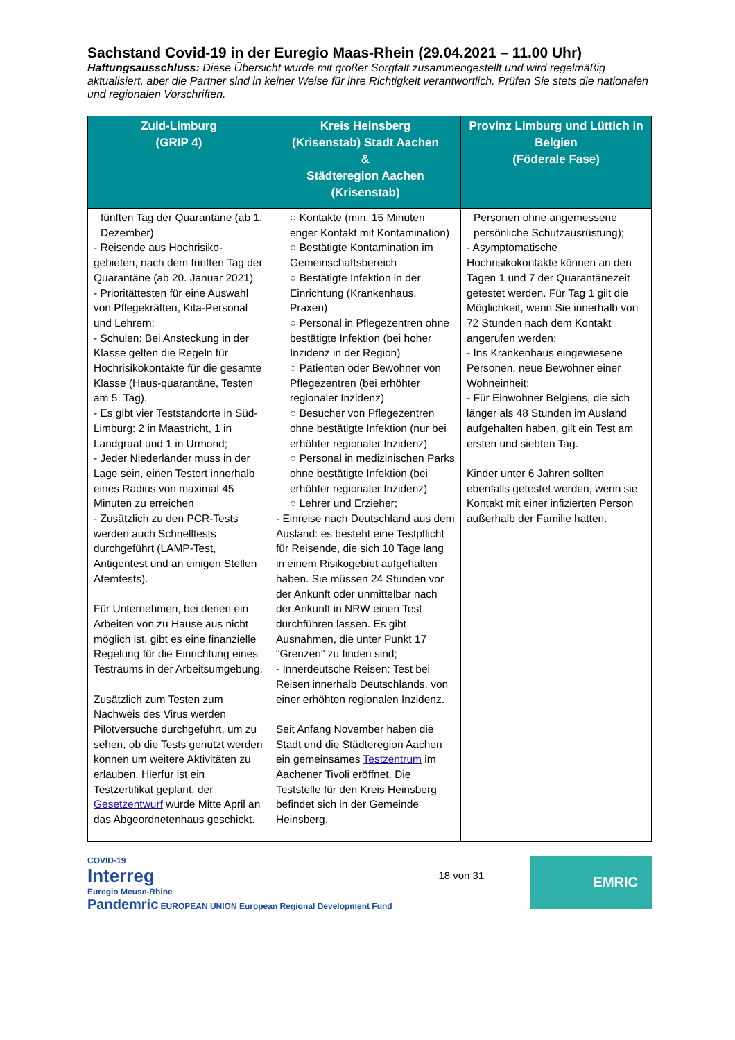Sachstand Covid-19 in der Euregio Maas-Rhein (29.04.2021 – 11.00 Uhr)
Haftungsausschluss: Diese Übersicht wurde mit großer Sorgfalt zusammengestellt und wird regelmäßig aktualisiert, aber die Partner sind in keiner Weise für ihre Richtigkeit verantwortlich. Prüfen Sie stets die nationalen und regionalen Vorschriften.
| Zuid-Limburg (GRIP 4) | Kreis Heinsberg (Krisenstab) Stadt Aachen & Städteregion Aachen (Krisenstab) | Provinz Limburg und Lüttich in Belgien (Föderale Fase) |
| --- | --- | --- |
| fünften Tag der Quarantäne (ab 1. Dezember) - Reisende aus Hochrisiko-gebieten, nach dem fünften Tag der Quarantäne (ab 20. Januar 2021) - Prioritättesten für eine Auswahl von Pflegekräften, Kita-Personal und Lehrern; - Schulen: Bei Ansteckung in der Klasse gelten die Regeln für Hochrisikokontakte für die gesamte Klasse (Haus-quarantäne, Testen am 5. Tag). - Es gibt vier Teststandorte in Süd-Limburg: 2 in Maastricht, 1 in Landgraaf und 1 in Urmond; - Jeder Niederländer muss in der Lage sein, einen Testort innerhalb eines Radius von maximal 45 Minuten zu erreichen - Zusätzlich zu den PCR-Tests werden auch Schnelltests durchgeführt (LAMP-Test, Antigentest und an einigen Stellen Atemtests). Für Unternehmen, bei denen ein Arbeiten von zu Hause aus nicht möglich ist, gibt es eine finanzielle Regelung für die Einrichtung eines Testraums in der Arbeitsumgebung. Zusätzlich zum Testen zum Nachweis des Virus werden Pilotversuche durchgeführt, um zu sehen, ob die Tests genutzt werden können um weitere Aktivitäten zu erlauben. Hierfür ist ein Testzertifikat geplant, der Gesetzentwurf wurde Mitte April an das Abgeordnetenhaus geschickt. | ○ Kontakte (min. 15 Minuten enger Kontakt mit Kontamination) ○ Bestätigte Kontamination im Gemeinschaftsbereich ○ Bestätigte Infektion in der Einrichtung (Krankenhaus, Praxen) ○ Personal in Pflegezentren ohne bestätigte Infektion (bei hoher Inzidenz in der Region) ○ Patienten oder Bewohner von Pflegezentren (bei erhöhter regionaler Inzidenz) ○ Besucher von Pflegezentren ohne bestätigte Infektion (nur bei erhöhter regionaler Inzidenz) ○ Personal in medizinischen Parks ohne bestätigte Infektion (bei erhöhter regionaler Inzidenz) ○ Lehrer und Erzieher; - Einreise nach Deutschland aus dem Ausland: es besteht eine Testpflicht für Reisende, die sich 10 Tage lang in einem Risikogebiet aufgehalten haben. Sie müssen 24 Stunden vor der Ankunft oder unmittelbar nach der Ankunft in NRW einen Test durchführen lassen. Es gibt Ausnahmen, die unter Punkt 17 "Grenzen" zu finden sind; - Innerdeutsche Reisen: Test bei Reisen innerhalb Deutschlands, von einer erhöhten regionalen Inzidenz. Seit Anfang November haben die Stadt und die Städteregion Aachen ein gemeinsames Testzentrum im Aachener Tivoli eröffnet. Die Teststelle für den Kreis Heinsberg befindet sich in der Gemeinde Heinsberg. | Personen ohne angemessene persönliche Schutzausrüstung); - Asymptomatische Hochrisikokontakte können an den Tagen 1 und 7 der Quarantänezeit getestet werden. Für Tag 1 gilt die Möglichkeit, wenn Sie innerhalb von 72 Stunden nach dem Kontakt angerufen werden; - Ins Krankenhaus eingewiesene Personen, neue Bewohner einer Wohneinheit; - Für Einwohner Belgiens, die sich länger als 48 Stunden im Ausland aufgehalten haben, gilt ein Test am ersten und siebten Tag. Kinder unter 6 Jahren sollten ebenfalls getestet werden, wenn sie Kontakt mit einer infizierten Person außerhalb der Familie hatten. |
COVID-19
Interreg
Euregio Meuse-Rhine
Pandemric EUROPEAN UNION European Regional Development Fund
18 von 31
EMRIC